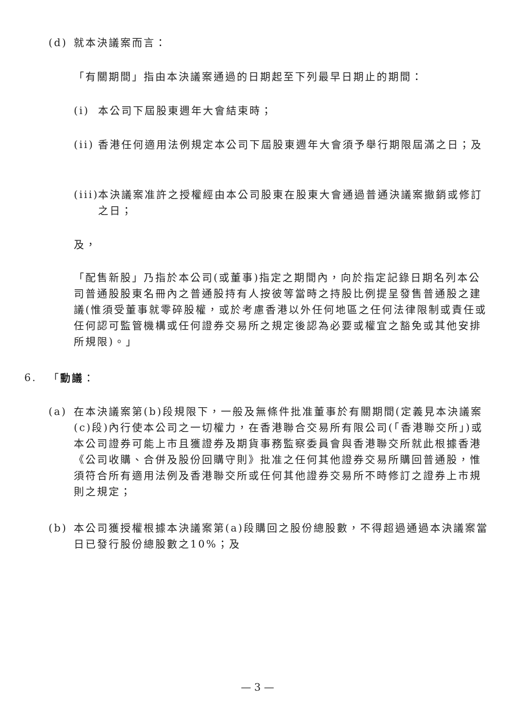(d) 就本決議案而言：
「有關期間」指由本決議案通過的日期起至下列最早日期止的期間：
(i) 本公司下屆股東週年大會結束時；
(ii)
香港任何適用法例規定本公司下屆股東週年大會須予舉行期限屆滿之日；及
(iii)
本決議案准許之授權經由本公司股東在股東大會通過普通決議案撤銷或修訂之日；
及，
「配售新股」乃指於本公司(或董事)指定之期間內，向於指定記錄日期名列本公司普通股股東名冊內之普通股持有人按彼等當時之持股比例提呈發售普通股之建議(惟須受董事就零碎股權，或於考慮香港以外任何地區之任何法律限制或責任或任何認可監管機構或任何證券交易所之規定後認為必要或權宜之豁免或其他安排所規限)。」
6. 「動議：
(a) 在本決議案第(b)段規限下，一般及無條件批准董事於有關期間(定義見本決議案(c)段)內行使本公司之一切權力，在香港聯合交易所有限公司(「香港聯交所」)或本公司證券可能上市且獲證券及期貨事務監察委員會與香港聯交所就此根據香港《公司收購、合併及股份回購守則》批准之任何其他證券交易所購回普通股，惟須符合所有適用法例及香港聯交所或任何其他證券交易所不時修訂之證券上市規則之規定；
(b) 本公司獲授權根據本決議案第(a)段購回之股份總股數，不得超過通過本決議案當日已發行股份總股數之10%；及
— 3 —